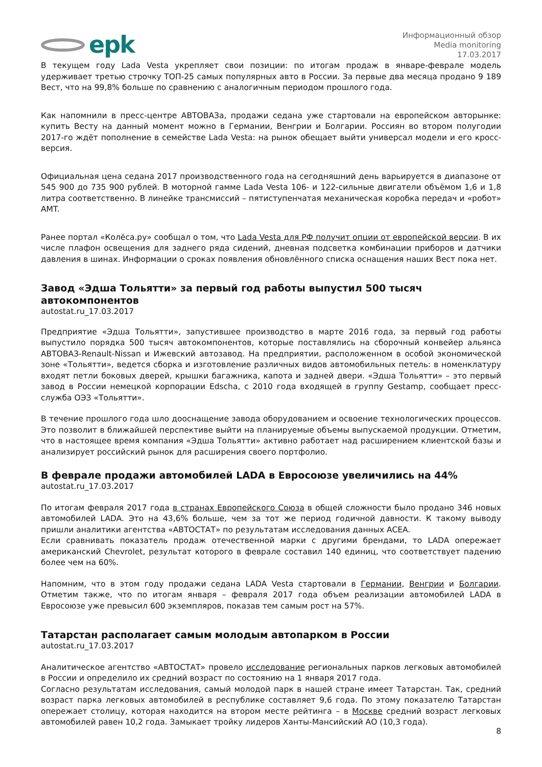epk
Информационный обзор
Media monitoring
17.03.2017
В текущем году Lada Vesta укрепляет свои позиции: по итогам продаж в январе-феврале модель удерживает третью строчку ТОП-25 самых популярных авто в России. За первые два месяца продано 9 189 Вест, что на 99,8% больше по сравнению с аналогичным периодом прошлого года.
Как напомнили в пресс-центре АВТОВАЗа, продажи седана уже стартовали на европейском авторынке: купить Весту на данный момент можно в Германии, Венгрии и Болгарии. Россиян во втором полугодии 2017-го ждёт пополнение в семействе Lada Vesta: на рынок обещает выйти универсал модели и его кросс-версия.
Официальная цена седана 2017 производственного года на сегодняшний день варьируется в диапазоне от 545 900 до 735 900 рублей. В моторной гамме Lada Vesta 106- и 122-сильные двигатели объёмом 1,6 и 1,8 литра соответственно. В линейке трансмиссий – пятиступенчатая механическая коробка передач и «робот» AMT.
Ранее портал «Колёса.ру» сообщал о том, что Lada Vesta для РФ получит опции от европейской версии. В их числе плафон освещения для заднего ряда сидений, дневная подсветка комбинации приборов и датчики давления в шинах. Информации о сроках появления обновлённого списка оснащения наших Вест пока нет.
Завод «Эдша Тольятти» за первый год работы выпустил 500 тысяч автокомпонентов
autostat.ru_17.03.2017
Предприятие «Эдша Тольятти», запустившее производство в марте 2016 года, за первый год работы выпустило порядка 500 тысяч автокомпонентов, которые поставлялись на сборочный конвейер альянса АВТОВАЗ-Renault-Nissan и Ижевский автозавод. На предприятии, расположенном в особой экономической зоне «Тольятти», ведется сборка и изготовление различных видов автомобильных петель: в номенклатуру входят петли боковых дверей, крышки багажника, капота и задней двери. «Эдша Тольятти» – это первый завод в России немецкой корпорации Edscha, с 2010 года входящей в группу Gestamp, сообщает пресс-служба ОЭЗ «Тольятти».
В течение прошлого года шло дооснащение завода оборудованием и освоение технологических процессов. Это позволит в ближайшей перспективе выйти на планируемые объемы выпускаемой продукции. Отметим, что в настоящее время компания «Эдша Тольятти» активно работает над расширением клиентской базы и анализирует российский рынок для расширения своего портфолио.
В феврале продажи автомобилей LADA в Евросоюзе увеличились на 44%
autostat.ru_17.03.2017
По итогам февраля 2017 года в странах Европейского Союза в общей сложности было продано 346 новых автомобилей LADA. Это на 43,6% больше, чем за тот же период годичной давности. К такому выводу пришли аналитики агентства «АВТОСТАТ» по результатам исследования данных ACEA.
Если сравнивать показатель продаж отечественной марки с другими брендами, то LADA опережает американский Chevrolet, результат которого в феврале составил 140 единиц, что соответствует падению более чем на 60%.
Напомним, что в этом году продажи седана LADA Vesta стартовали в Германии, Венгрии и Болгарии. Отметим также, что по итогам января – февраля 2017 года объем реализации автомобилей LADA в Евросоюзе уже превысил 600 экземпляров, показав тем самым рост на 57%.
Татарстан располагает самым молодым автопарком в России
autostat.ru_17.03.2017
Аналитическое агентство «АВТОСТАТ» провело исследование региональных парков легковых автомобилей в России и определило их средний возраст по состоянию на 1 января 2017 года.
Согласно результатам исследования, самый молодой парк в нашей стране имеет Татарстан. Так, средний возраст парка легковых автомобилей в республике составляет 9,6 года. По этому показателю Татарстан опережает столицу, которая находится на втором месте рейтинга – в Москве средний возраст легковых автомобилей равен 10,2 года. Замыкает тройку лидеров Ханты-Мансийский АО (10,3 года).
8